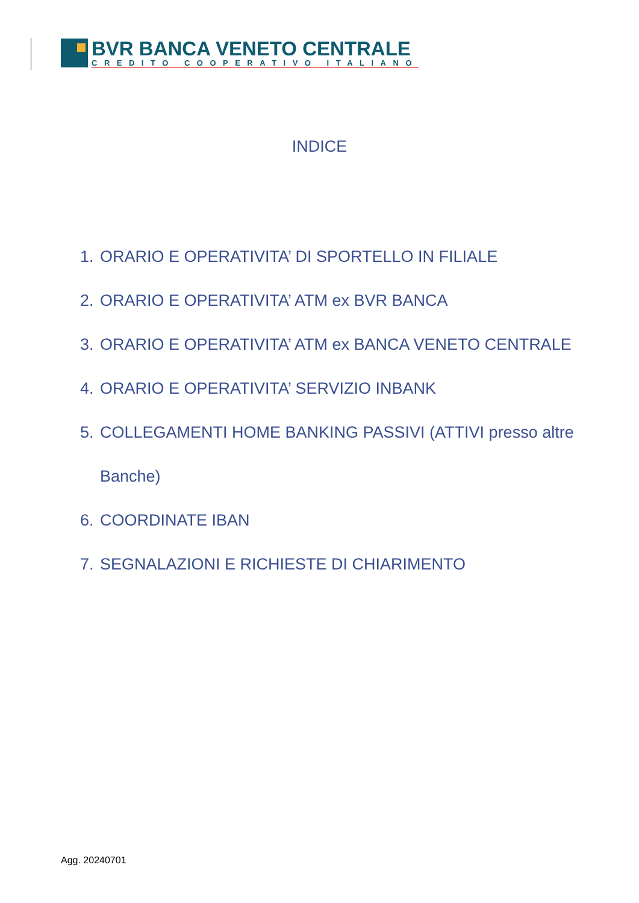BVR BANCA VENETO CENTRALE
CREDITO COOPERATIVO ITALIANO
INDICE
1. ORARIO E OPERATIVITA’ DI SPORTELLO IN FILIALE
2. ORARIO E OPERATIVITA’ ATM ex BVR BANCA
3. ORARIO E OPERATIVITA’ ATM ex BANCA VENETO CENTRALE
4. ORARIO E OPERATIVITA’ SERVIZIO INBANK
5. COLLEGAMENTI HOME BANKING PASSIVI (ATTIVI presso altre
Banche)
6. COORDINATE IBAN
7. SEGNALAZIONI E RICHIESTE DI CHIARIMENTO
Agg. 20240701